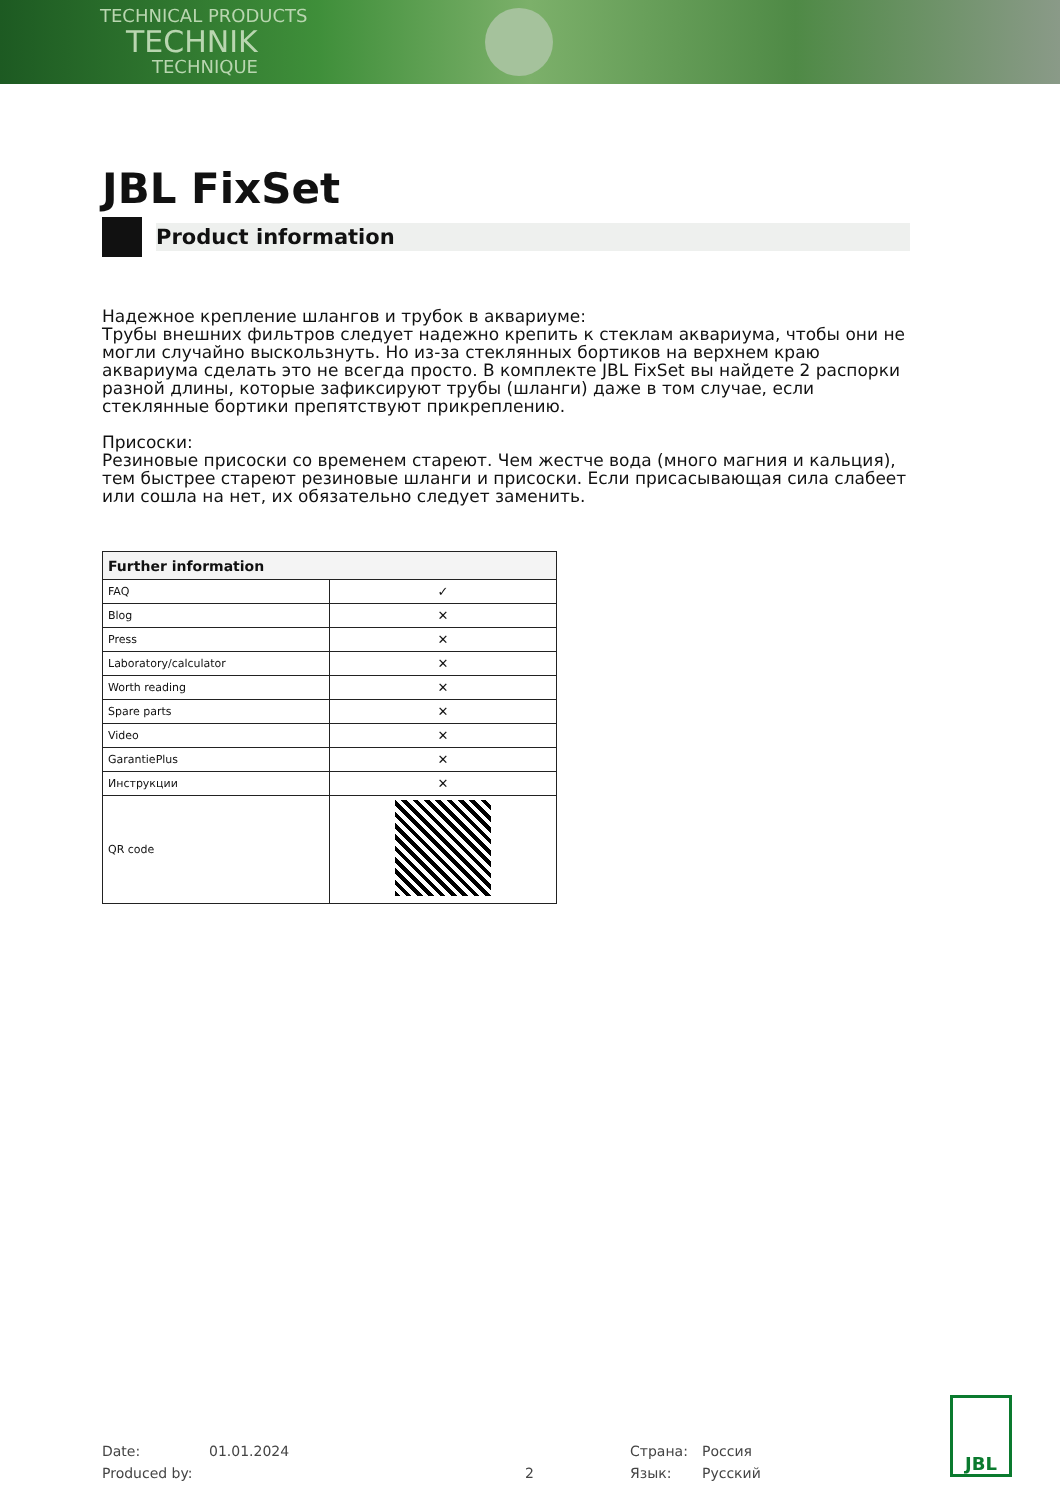TECHNICAL PRODUCTS
TECHNIK
TECHNIQUE
JBL FixSet
Product information
Надежное крепление шлангов и трубок в аквариуме:
Трубы внешних фильтров следует надежно крепить к стеклам аквариума, чтобы они не могли случайно выскользнуть. Но из-за стеклянных бортиков на верхнем краю аквариума сделать это не всегда просто. В комплекте JBL FixSet вы найдете 2 распорки разной длины, которые зафиксируют трубы (шланги) даже в том случае, если стеклянные бортики препятствуют прикреплению.
Присоски:
Резиновые присоски со временем стареют. Чем жестче вода (много магния и кальция), тем быстрее стареют резиновые шланги и присоски. Если присасывающая сила слабеет или сошла на нет, их обязательно следует заменить.
| Further information | |
| --- | --- |
| FAQ | ✓ |
| Blog | ✕ |
| Press | ✕ |
| Laboratory/calculator | ✕ |
| Worth reading | ✕ |
| Spare parts | ✕ |
| Video | ✕ |
| GarantiePlus | ✕ |
| Инструкции | ✕ |
| QR code | |
Date:
Produced by:
01.01.2024
2 Страна:
Язык:
Россия
Русский
JBL